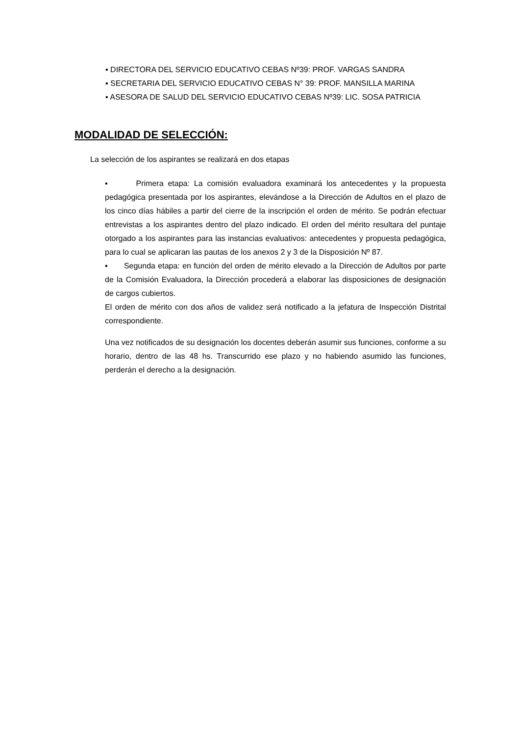▪ DIRECTORA DEL SERVICIO EDUCATIVO CEBAS Nº39: PROF. VARGAS SANDRA
▪ SECRETARIA DEL SERVICIO EDUCATIVO CEBAS N° 39: PROF. MANSILLA MARINA
▪ ASESORA DE SALUD DEL SERVICIO EDUCATIVO CEBAS Nº39: LIC. SOSA PATRICIA
MODALIDAD DE SELECCIÓN:
La selección de los aspirantes se realizará en dos etapas
▪ Primera etapa: La comisión evaluadora examinará los antecedentes y la propuesta pedagógica presentada por los aspirantes, elevándose a la Dirección de Adultos en el plazo de los cinco días hábiles a partir del cierre de la inscripción el orden de mérito. Se podrán efectuar entrevistas a los aspirantes dentro del plazo indicado. El orden del mérito resultara del puntaje otorgado a los aspirantes para las instancias evaluativos: antecedentes y propuesta pedagógica, para lo cual se aplicaran las pautas de los anexos 2 y 3 de la Disposición Nº 87.
▪ Segunda etapa: en función del orden de mérito elevado a la Dirección de Adultos por parte de la Comisión Evaluadora, la Dirección procederá a elaborar las disposiciones de designación de cargos cubiertos.
El orden de mérito con dos años de validez será notificado a la jefatura de Inspección Distrital correspondiente.
Una vez notificados de su designación los docentes deberán asumir sus funciones, conforme a su horario, dentro de las 48 hs. Transcurrido ese plazo y no habiendo asumido las funciones, perderán el derecho a la designación.